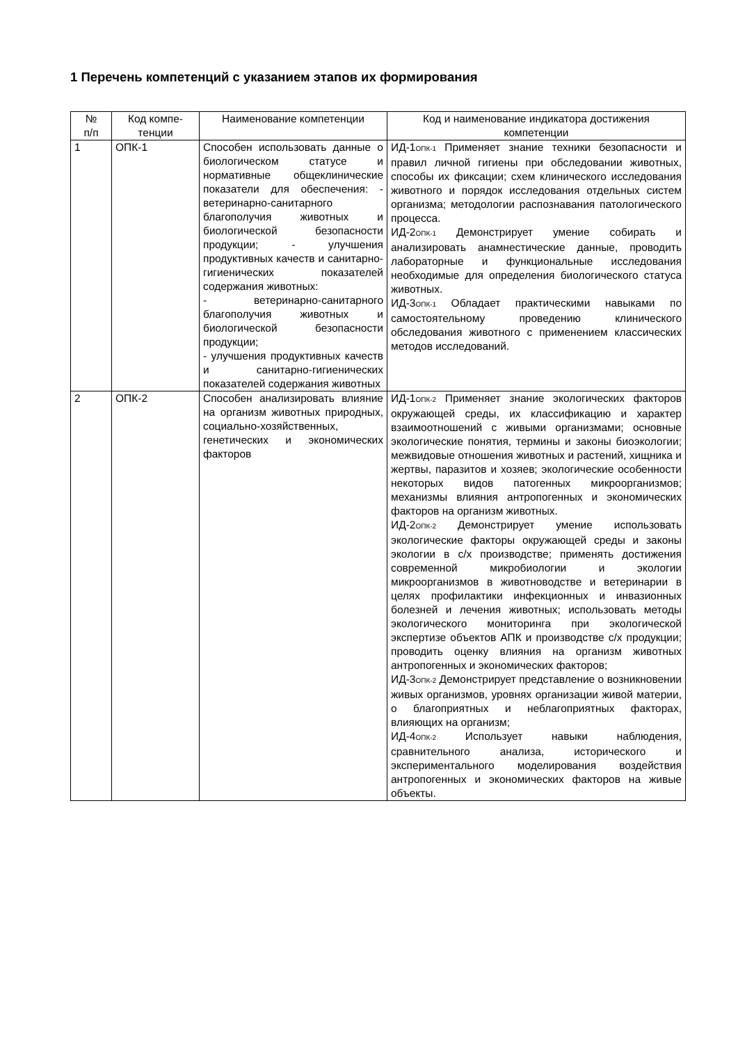1 Перечень компетенций с указанием этапов их формирования
| № п/п | Код компе- тенции | Наименование компетенции | Код и наименование индикатора достижения компетенции |
| --- | --- | --- | --- |
| 1 | ОПК-1 | Способен использовать данные о биологическом статусе и нормативные общеклинические показатели для обеспечения: - ветеринарно-санитарного благополучия животных и биологической безопасности продукции; - улучшения продуктивных качеств и санитарно-гигиенических показателей содержания животных: - ветеринарно-санитарного благополучия животных и биологической безопасности продукции; - улучшения продуктивных качеств и санитарно-гигиенических показателей содержания животных | ИД-1<sub>ОПК-1</sub> Применяет знание техники безопасности и правил личной гигиены при обследовании животных, способы их фиксации; схем клинического исследования животного и порядок исследования отдельных систем организма; методологии распознавания патологического процесса. ИД-2<sub>ОПК-1</sub> Демонстрирует умение собирать и анализировать анамнестические данные, проводить лабораторные и функциональные исследования необходимые для определения биологического статуса животных. ИД-3<sub>ОПК-1</sub> Обладает практическими навыками по самостоятельному проведению клинического обследования животного с применением классических методов исследований. |
| 2 | ОПК-2 | Способен анализировать влияние на организм животных природных, социально-хозяйственных, генетических и экономических факторов | ИД-1<sub>ОПК-2</sub> Применяет знание экологических факторов окружающей среды, их классификацию и характер взаимоотношений с живыми организмами; основные экологические понятия, термины и законы биоэкологии; межвидовые отношения животных и растений, хищника и жертвы, паразитов и хозяев; экологические особенности некоторых видов патогенных микроорганизмов; механизмы влияния антропогенных и экономических факторов на организм животных. ИД-2<sub>ОПК-2</sub> Демонстрирует умение использовать экологические факторы окружающей среды и законы экологии в с/х производстве; применять достижения современной микробиологии и экологии микроорганизмов в животноводстве и ветеринарии в целях профилактики инфекционных и инвазионных болезней и лечения животных; использовать методы экологического мониторинга при экологической экспертизе объектов АПК и производстве с/х продукции; проводить оценку влияния на организм животных антропогенных и экономических факторов; ИД-3<sub>ОПК-2</sub> Демонстрирует представление о возникновении живых организмов, уровнях организации живой материи, о благоприятных и неблагоприятных факторах, влияющих на организм; ИД-4<sub>ОПК-2</sub> Использует навыки наблюдения, сравнительного анализа, исторического и экспериментального моделирования воздействия антропогенных и экономических факторов на живые объекты. |